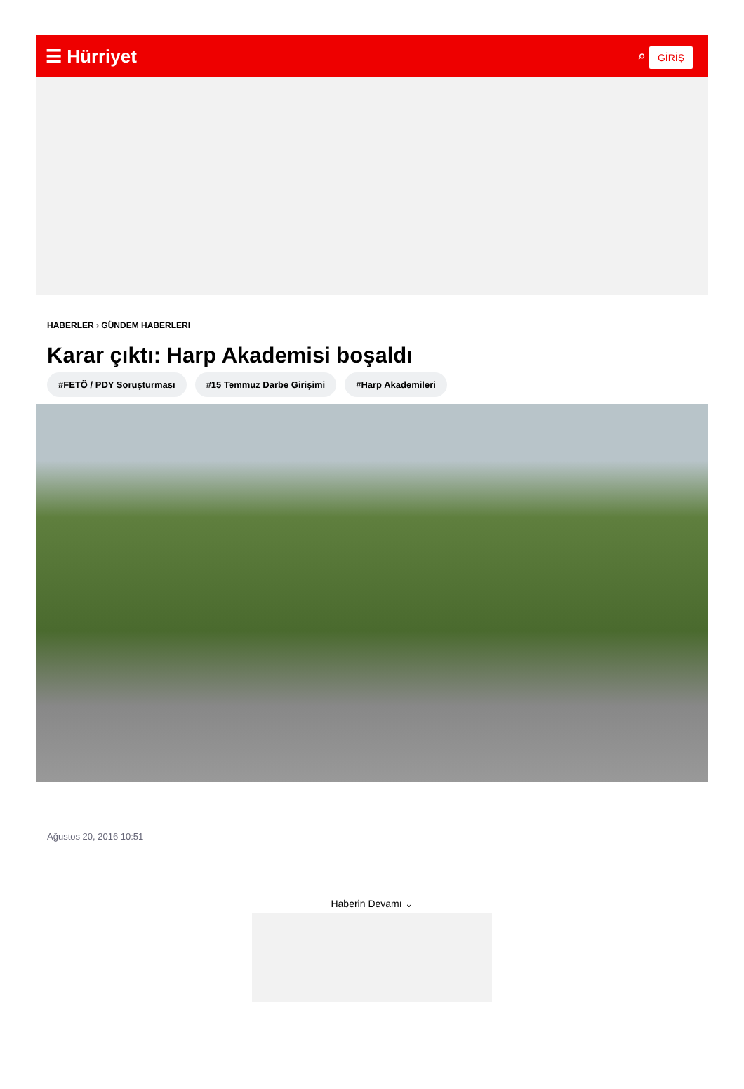☰ Hürriyet ⌕ GİRİŞ
HABERLER › GÜNDEM HABERLERI
Karar çıktı: Harp Akademisi boşaldı
#FETÖ / PDY Soruşturması #15 Temmuz Darbe Girişimi #Harp Akademileri
Ağustos 20, 2016 10:51
Haberin Devamı ⌄